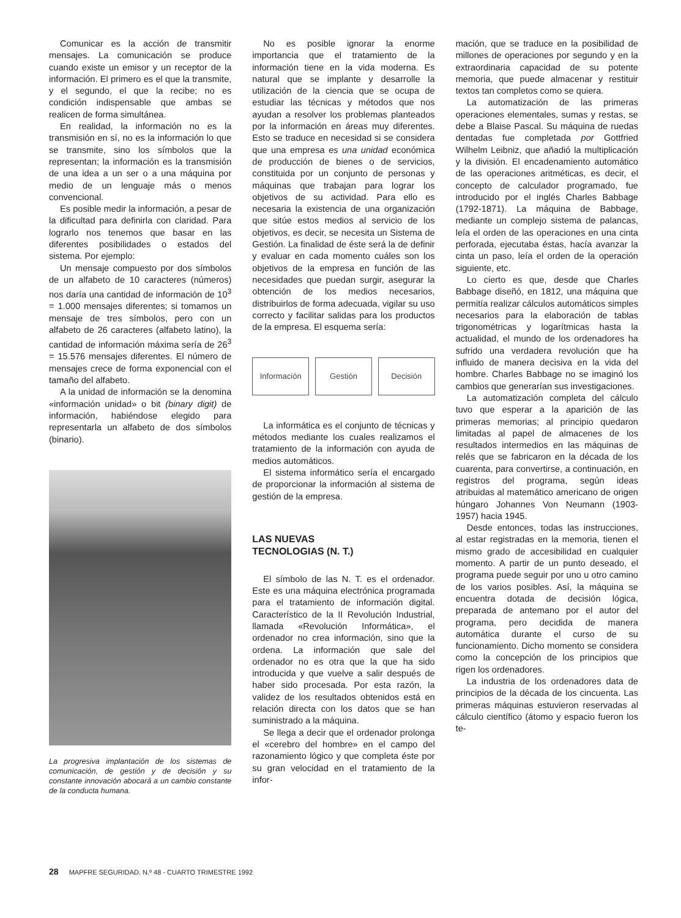Comunicar es la acción de transmitir mensajes. La comunicación se produce cuando existe un emisor y un receptor de la información. El primero es el que la transmite, y el segundo, el que la recibe; no es condición indispensable que ambas se realicen de forma simultánea.
En realidad, la información no es la transmisión en sí, no es la información lo que se transmite, sino los símbolos que la representan; la información es la transmisión de una idea a un ser o a una máquina por medio de un lenguaje más o menos convencional.
Es posible medir la información, a pesar de la dificultad para definirla con claridad. Para lograrlo nos tenemos que basar en las diferentes posibilidades o estados del sistema. Por ejemplo:
Un mensaje compuesto por dos símbolos de un alfabeto de 10 caracteres (números) nos daría una cantidad de información de 10<sup>3</sup> = 1.000 mensajes diferentes; si tomamos un mensaje de tres símbolos, pero con un alfabeto de 26 caracteres (alfabeto latino), la cantidad de información máxima sería de 26<sup>3</sup> = 15.576 mensajes diferentes. El número de mensajes crece de forma exponencial con el tamaño del alfabeto.
A la unidad de información se la denomina «información unidad» o bit (binary digit) de información, habiéndose elegido para representarla un alfabeto de dos símbolos (binario).
La progresiva implantación de los sistemas de comunicación, de gestión y de decisión y su constante innovación abocará a un cambio constante de la conducta humana.
No es posible ignorar la enorme importancia que el tratamiento de la información tiene en la vida moderna. Es natural que se implante y desarrolle la utilización de la ciencia que se ocupa de estudiar las técnicas y métodos que nos ayudan a resolver los problemas planteados por la información en áreas muy diferentes. Esto se traduce en necesidad si se considera que una empresa es una unidad económica de producción de bienes o de servicios, constituida por un conjunto de personas y máquinas que trabajan para lograr los objetivos de su actividad. Para ello es necesaria la existencia de una organización que sitúe estos medios al servicio de los objetivos, es decir, se necesita un Sistema de Gestión. La finalidad de éste será la de definir y evaluar en cada momento cuáles son los objetivos de la empresa en función de las necesidades que puedan surgir, asegurar la obtención de los medios necesarios, distribuirlos de forma adecuada, vigilar su uso correcto y facilitar salidas para los productos de la empresa. El esquema sería:
Información Gestión Decisión
La informática es el conjunto de técnicas y métodos mediante los cuales realizamos el tratamiento de la información con ayuda de medios automáticos.
El sistema informático sería el encargado de proporcionar la información al sistema de gestión de la empresa.
LAS NUEVAS
TECNOLOGIAS (N. T.)
El símbolo de las N. T. es el ordenador. Este es una máquina electrónica programada para el tratamiento de información digital. Característico de la II Revolución Industrial, llamada «Revolución Informática», el ordenador no crea información, sino que la ordena. La información que sale del ordenador no es otra que la que ha sido introducida y que vuelve a salir después de haber sido procesada. Por esta razón, la validez de los resultados obtenidos está en relación directa con los datos que se han suministrado a la máquina.
Se llega a decir que el ordenador prolonga el «cerebro del hombre» en el campo del razonamiento lógico y que completa éste por su gran velocidad en el tratamiento de la infor-
mación, que se traduce en la posibilidad de millones de operaciones por segundo y en la extraordinaria capacidad de su potente memoria, que puede almacenar y restituir textos tan completos como se quiera.
La automatización de las primeras operaciones elementales, sumas y restas, se debe a Blaise Pascal. Su máquina de ruedas dentadas fue completada por Gottfried Wilhelm Leibniz, que añadió la multiplicación y la división. El encadenamiento automático de las operaciones aritméticas, es decir, el concepto de calculador programado, fue introducido por el inglés Charles Babbage (1792-1871). La máquina de Babbage, mediante un complejo sistema de palancas, leía el orden de las operaciones en una cinta perforada, ejecutaba éstas, hacía avanzar la cinta un paso, leía el orden de la operación siguiente, etc.
Lo cierto es que, desde que Charles Babbage diseñó, en 1812, una máquina que permitía realizar cálculos automáticos simples necesarios para la elaboración de tablas trigonométricas y logarítmicas hasta la actualidad, el mundo de los ordenadores ha sufrido una verdadera revolución que ha influido de manera decisiva en la vida del hombre. Charles Babbage no se imaginó los cambios que generarían sus investigaciones.
La automatización completa del cálculo tuvo que esperar a la aparición de las primeras memorias; al principio quedaron limitadas al papel de almacenes de los resultados intermedios en las máquinas de relés que se fabricaron en la década de los cuarenta, para convertirse, a continuación, en registros del programa, según ideas atribuidas al matemático americano de origen húngaro Johannes Von Neumann (1903-1957) hacia 1945.
Desde entonces, todas las instrucciones, al estar registradas en la memoria, tienen el mismo grado de accesibilidad en cualquier momento. A partir de un punto deseado, el programa puede seguir por uno u otro camino de los varios posibles. Así, la máquina se encuentra dotada de decisión lógica, preparada de antemano por el autor del programa, pero decidida de manera automática durante el curso de su funcionamiento. Dicho momento se considera como la concepción de los principios que rigen los ordenadores.
La industria de los ordenadores data de principios de la década de los cincuenta. Las primeras máquinas estuvieron reservadas al cálculo científico (átomo y espacio fueron los te-
28 MAPFRE SEGURIDAD. N.º 48 - CUARTO TRIMESTRE 1992